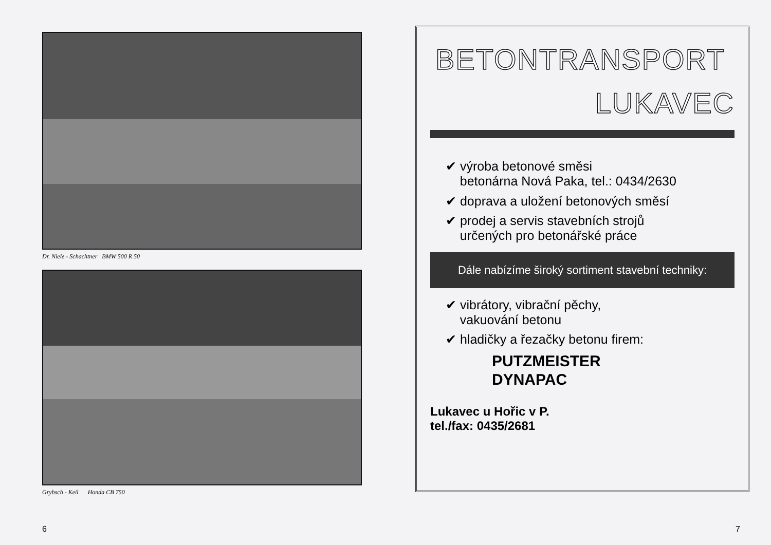Dr. Niele - Schachtner BMW 500 R 50
Grybsch - Keil Honda CB 750
6
BETONTRANSPORT
LUKAVEC
✔ výroba betonové směsi
betonárna Nová Paka, tel.: 0434/2630
✔ doprava a uložení betonových směsí
✔ prodej a servis stavebních strojů
určených pro betonářské práce
Dále nabízíme široký sortiment stavební techniky:
✔ vibrátory, vibrační pěchy,
vakuování betonu
✔ hladičky a řezačky betonu firem:
PUTZMEISTER
DYNAPAC
Lukavec u Hořic v P.
tel./fax: 0435/2681
7